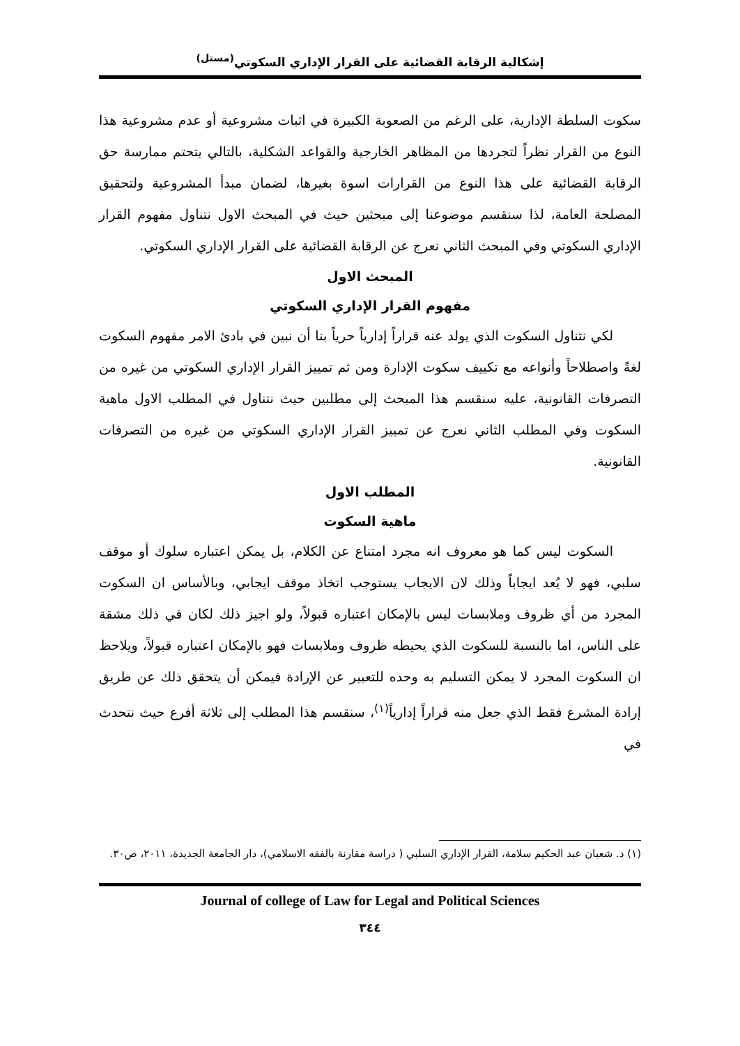إشكالية الرقابة القضائية على القرار الإداري السكوتي<sup>(مستل)</sup>
سكوت السلطة الإدارية، على الرغم من الصعوبة الكبيرة في اثبات مشروعية أو عدم مشروعية هذا النوع من القرار نظراً لتجردها من المظاهر الخارجية والقواعد الشكلية، بالتالي يتحتم ممارسة حق الرقابة القضائية على هذا النوع من القرارات اسوة بغيرها، لضمان مبدأ المشروعية ولتحقيق المصلحة العامة، لذا سنقسم موضوعنا إلى مبحثين حيث في المبحث الاول نتناول مفهوم القرار الإداري السكوتي وفي المبحث الثاني نعرج عن الرقابة القضائية على القرار الإداري السكوتي.
المبحث الاول
مفهوم القرار الإداري السكوتي
لكي نتناول السكوت الذي يولد عنه قراراً إدارياً حرياً بنا أن نبين في بادئ الامر مفهوم السكوت لغةً واصطلاحاً وأنواعه مع تكييف سكوت الإدارة ومن ثم تمييز القرار الإداري السكوتي من غيره من التصرفات القانونية، عليه سنقسم هذا المبحث إلى مطلبين حيث نتناول في المطلب الاول ماهية السكوت وفي المطلب الثاني نعرج عن تمييز القرار الإداري السكوتي من غيره من التصرفات القانونية.
المطلب الاول
ماهية السكوت
السكوت ليس كما هو معروف انه مجرد امتناع عن الكلام، بل يمكن اعتباره سلوك أو موقف سلبي، فهو لا يُعد ايجاباً وذلك لان الايجاب يستوجب اتخاذ موقف ايجابي، وبالأساس ان السكوت المجرد من أي ظروف وملابسات ليس بالإمكان اعتباره قبولاً، ولو اجيز ذلك لكان في ذلك مشقة على الناس، اما بالنسبة للسكوت الذي يحيطه ظروف وملابسات فهو بالإمكان اعتباره قبولاً، ويلاحظ ان السكوت المجرد لا يمكن التسليم به وحده للتعبير عن الإرادة فيمكن أن يتحقق ذلك عن طريق إرادة المشرع فقط الذي جعل منه قراراً إدارياً<sup>(١)</sup>، سنقسم هذا المطلب إلى ثلاثة أفرع حيث نتحدث في
(١) د. شعبان عبد الحكيم سلامة، القرار الإداري السلبي ( دراسة مقارنة بالفقه الاسلامي)، دار الجامعة الجديدة، ٢٠١١، ص٣٠.
Journal of college of Law for Legal and Political Sciences
٣٤٤